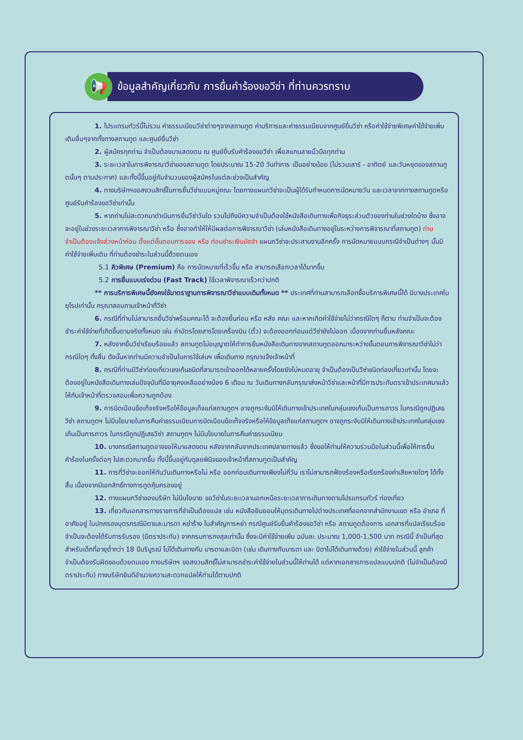📢
ข้อมูลสำคัญเกี่ยวกับ การยื่นคำร้องขอวีซ่า ที่ท่านควรทราบ
1. โปรแกรมทัวร์นี้ไม่รวม ค่าธรรมเนียมวีซ่าต่างๆจากสถานทูต ค่าบริการและค่าธรรมเนียมจากศูนย์ยื่นวีซ่า หรือค่าใช้จ่ายพิเศษค่าใช้จ่ายเพิ่มเติมอื่นๆจากทั้งทางสถานทูต และศูนย์ยื่นวีซ่า
2. ผู้สมัครทุกท่าน จำเป็นต้องมาแสดงตน ณ ศูนย์ยื่นรับคำร้องขอวีซ่า เพื่อสแกนลายนิ้วมือทุกท่าน
3. ระยะเวลาในการพิจารณาวีซ่าของสถานทูต โดยประมาณ 15-20 วันทำการ เป็นอย่างน้อย (ไม่รวมเสาร์ - อาทิตย์ และวันหยุดของสถานทูตนั้นๆ ตามประกาศ) และทั้งนี้ขึ้นอยู่กับจำนวนของผู้สมัครในแต่ละช่วงเป็นสำคัญ
4. ทางบริษัทฯขอสงวนสิทธิ์ในการยื่นวีซ่าแบบหมู่คณะ โดยทางแผนกวีซ่าจะเป็นผู้ได้รับกำหนดการนัดหมายวัน และเวลาจากทางสถานทูตหรือศูนย์รับคำร้องขอวีซ่าเท่านั้น
5. หากท่านไม่สะดวกมาดำเนินการยื่นวีซ่าวันใด รวมไปถึงมีความจำเป็นต้องใช้หนังสือเดินทางเพื่อกิจธุระส่วนตัวของท่านในช่วงใดบ้าง ซึ่งอาจจะอยู่ในช่วงระยะเวลาการพิจารณาวีซ่า หรือ ซึ่งอาจทำให้ให้มีผลต่อการพิจารณาวีซ่า (เล่มหนังสือเดินทางอยู่ในระหว่างการพิจารณาที่สถานทูต) ท่านจำเป็นต้องแจ้งล่วงหน้าก่อน ตั้งแต่ขั้นตอนการจอง หรือ ก่อนชำระเงินมัดจำ แผนกวีซ่าจะประสานงานอีกครั้ง การนัดหมายแบบกรณีจำเป็นต่างๆ นั้นมีค่าใช้จ่ายเพิ่มเติม ที่ท่านต้องชำระในส่วนนี้ด้วยตนเอง
5.1 คิวพิเศษ (Premium) คือ การนัดหมายที่เร็วขึ้น หรือ สามารถเลือกเวลาได้มากขึ้น
5.2 การยื่นแบบเร่งด่วน (Fast Track) ใช้เวลาพิจารณาเร็วกว่าปกติ
** การบริการพิเศษนี้ยังคงใช้มาตราฐานการพิจารณาวีซ่าแบบเดิมทั้งหมด ** ประเทศที่ท่านสามารถเลือกซื้อบริการพิเศษนี้ได้ มีบางประเทศในยุโรปเท่านั้น กรุณาสอบถามเจ้าหน้าที่วีซ่า
6. กรณีที่ท่านไม่สามารถยื่นวีซ่าพร้อมคณะได้ จะต้องยื่นก่อน หรือ หลัง คณะ และหากเกิดค่าใช้จ่ายไม่ว่ากรณีใดๆ ก็ตาม ท่านจำเป็นจะต้องชำระค่าใช้จ่ายที่เกิดขึ้นตามจริงทั้งหมด เช่น ค่าบัตรโดยสารโดยเครื่องบิน (ตั๋ว) จะต้องออกก่อนแต่วีซ่ายังไม่ออก เนื่องจากท่านยื่นหลังคณะ
7. หลังจากยื่นวีซ่าเรียบร้อยแล้ว สถานทูตไม่อนุญาตให้ทำการยืมหนังสือเดินทางจากสถานทูตออกมาระหว่างขั้นตอนการพิจารณาวีซ่าไม่ว่ากรณีใดๆ ทั้งสิ้น ดังนั้นหากท่านมีความจำเป็นในการใช้เล่มฯ เพื่อเดินทาง กรุณาแจ้งเจ้าหน้าที่
8. กรณีที่ท่านมีวีซ่าท่องเที่ยวเชงเก้นชนิดที่สามารถเข้าออกได้หลายครั้งโดยยังไม่หมดอายุ จำเป็นต้องเป็นวีซ่าชนิดท่องเที่ยวเท่านั้น โดยจะต้องอยู่ในหนังสือเดินทางเล่มปัจจุบันที่มีอายุคงเหลืออย่างน้อง 6 เดือน ณ วันเดินทางกลับกรุณาส่งหน้าวีซ่าและหน้าที่มีการประทับตราเข้าประเทศมาแล้วให้กับเจ้าหน้าที่ตรวจสอบเพื่อความถูกต้อง
9. การบิดเบือนข้อเท็จจริงหรือให้ข้อมูลเท็จแก่สถานทูตฯ อาจถูกระงับมิให้เดินทางเข้าประเทศในกลุ่มเชงเก้นเป็นการถาวร ในกรณีถูกปฏิเสธวีซ่า สถานทูตฯ ไม่มีนโยบายในการคืนค่าธรรมเนียมการบิดเบือนข้อเท็จจริงหรือให้ข้อมูลเท็จแก่สถานทูตฯ อาจถูกระงับมิให้เดินทางเข้าประเทศในกลุ่มเชงเก้นเป็นการถาวร ในกรณีถูกปฏิเสธวีซ่า สถานทูตฯ ไม่มีนโยบายในการคืนค่าธรรมเนียม
10. บางกรณีสถานทูตอาจขอให้มาแสดงตน หลังจากกลับจากประเทศปลายทางแล้ว ซึ่งขอให้ท่านให้ความร่วมมือในส่วนนี้เพื่อให้การยื่นคำร้องในครั้งต่อๆ ไปสะดวกมากขึ้น ทั้งนี้ขึ้นอยู่กับดุลยพินิจของเจ้าหน้าที่สถานทูตเป็นสำคัญ
11. การที่วีซ่าจะออกให้ทันวันเดินทางหรือไม่ หรือ ออกก่อนเดินทางเพียงไม่กี่วัน เราไม่สามารถฟ้องร้องหรือเรียกร้องค่าเสียหายใดๆ ได้ทั้งสิ้น เนื่องจากมีเอกสิทธิ์ทางการทูตคุ้มครองอยู่
12. ทางแผนกวีซ่าของบริษัท ไม่มีนโยบาย ขอวีซ่าในระยะเวลานอกเหนือระยะเวลาการเดินทางตามโปรแกรมทัวร์ ท่องเที่ยว
13. เกี่ยวกับเอกสารทางราชการที่จำเป็นต้องแปล เช่น หนังสือยินยอมให้บุตรเดินทางไปต่างประเทศที่ออกจากสำนักงานเขต หรือ อำเภอ ที่อาศัยอยู่ ใบปกครองบุตรกรณีบิดาและมารดา หย่าร้าง ใบสำคัญการหย่า กรณีศูนย์รับยื่นคำร้องขอวีซ่า หรือ สถานทูตต้องการ เอกสารที่แปลเรียบร้อย จำเป็นจะต้องได้รับการรับรอง (มีตราประทับ) จากกรมการกงสุลเท่านั้น ซึ่งจะมีค่าใช้จ่ายเพิ่ม ฉบับละ ประมาณ 1,000-1,500 บาท กรณีนี้ จำเป็นที่สุด สำหรับเด็กที่อายุต่ำกว่า 18 ปีบริบูรณ์ ไม่ได้เดินทางกับ มารดาและบิดา (เช่น เดินทางกับมารดา และ บิดาไม่ได้เดินทางด้วย) ค่าใช้จ่ายในส่วนนี้ ลูกค้าจำเป็นต้องรับผิดชอบด้วยตนเอง ทางบริษัทฯ ขอสงวนสิทธิ์ไม่สามารถชำระค่าใช้จ่ายในส่วนนี้ให้ท่านได้ แต่หากเอกสารการแปลแบบปกติ (ไม่จำเป็นต้องมีตราประทับ) ทางบริษัทยินดีอำนวยความสะดวกแปลให้ท่านได้ตามปกติ